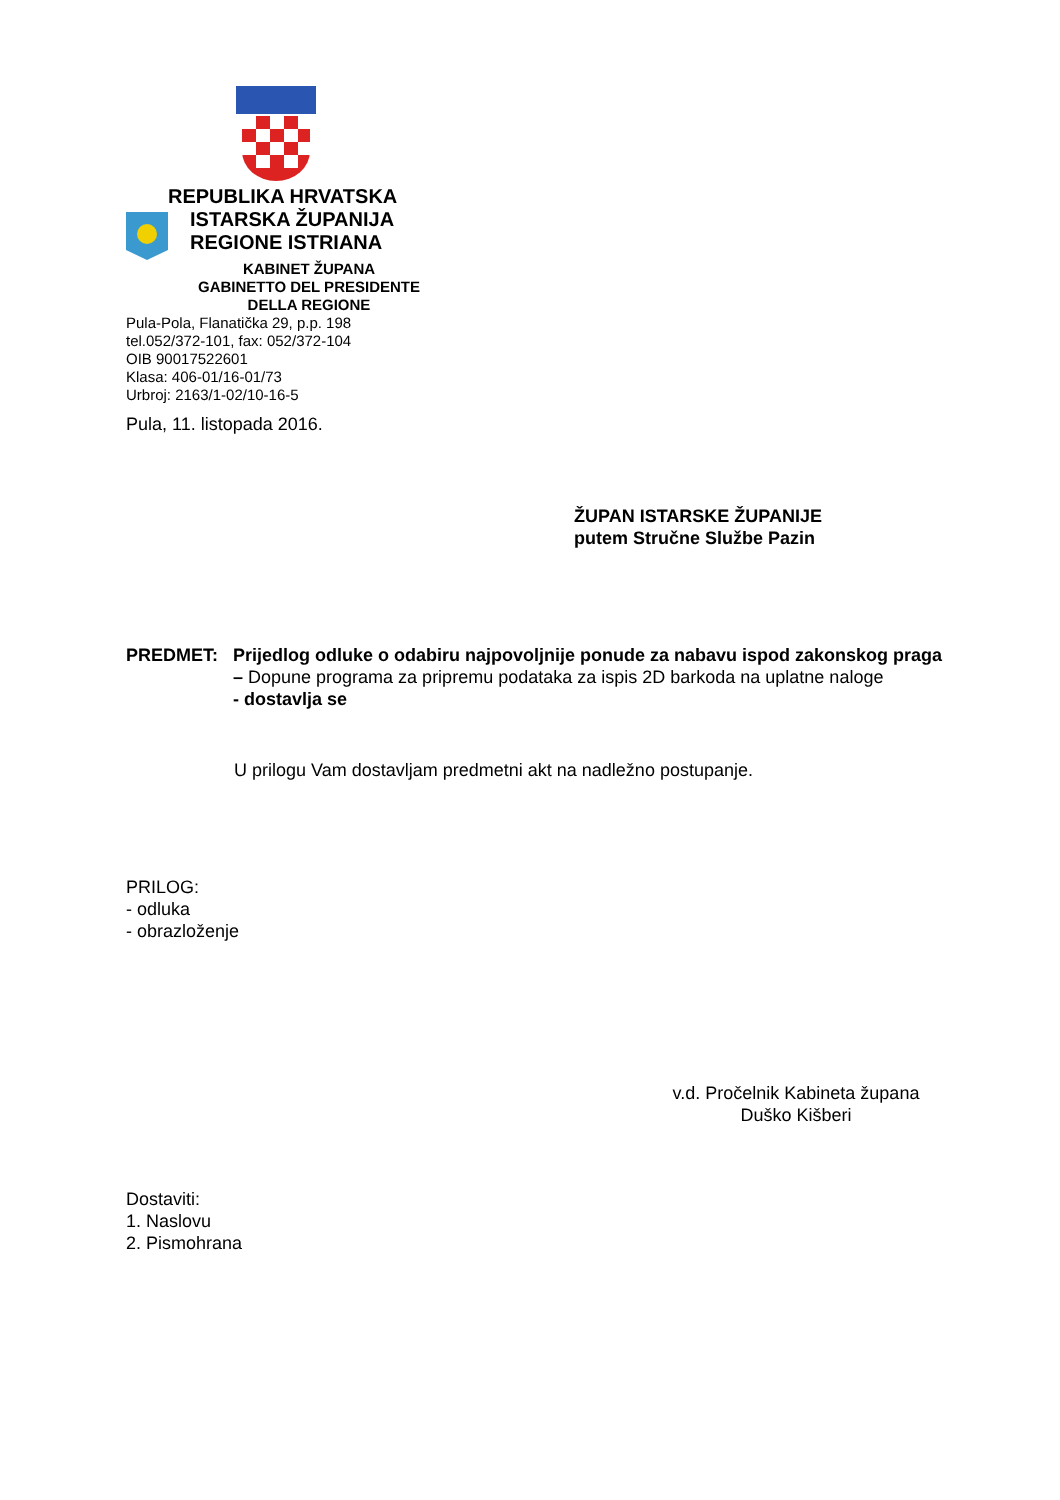REPUBLIKA HRVATSKA
ISTARSKA ŽUPANIJA
REGIONE ISTRIANA
KABINET ŽUPANA
GABINETTO DEL PRESIDENTE
DELLA REGIONE
Pula-Pola, Flanatička 29, p.p. 198
tel.052/372-101, fax: 052/372-104
OIB 90017522601
Klasa: 406-01/16-01/73
Urbroj: 2163/1-02/10-16-5
Pula, 11. listopada 2016.
ŽUPAN ISTARSKE ŽUPANIJE
putem Stručne Službe Pazin
PREDMET: Prijedlog odluke o odabiru najpovoljnije ponude za nabavu ispod zakonskog praga – Dopune programa za pripremu podataka za ispis 2D barkoda na uplatne naloge
- dostavlja se
U prilogu Vam dostavljam predmetni akt na nadležno postupanje.
PRILOG:
- odluka
- obrazloženje
v.d. Pročelnik Kabineta župana
Duško Kišberi
Dostaviti:
1. Naslovu
2. Pismohrana